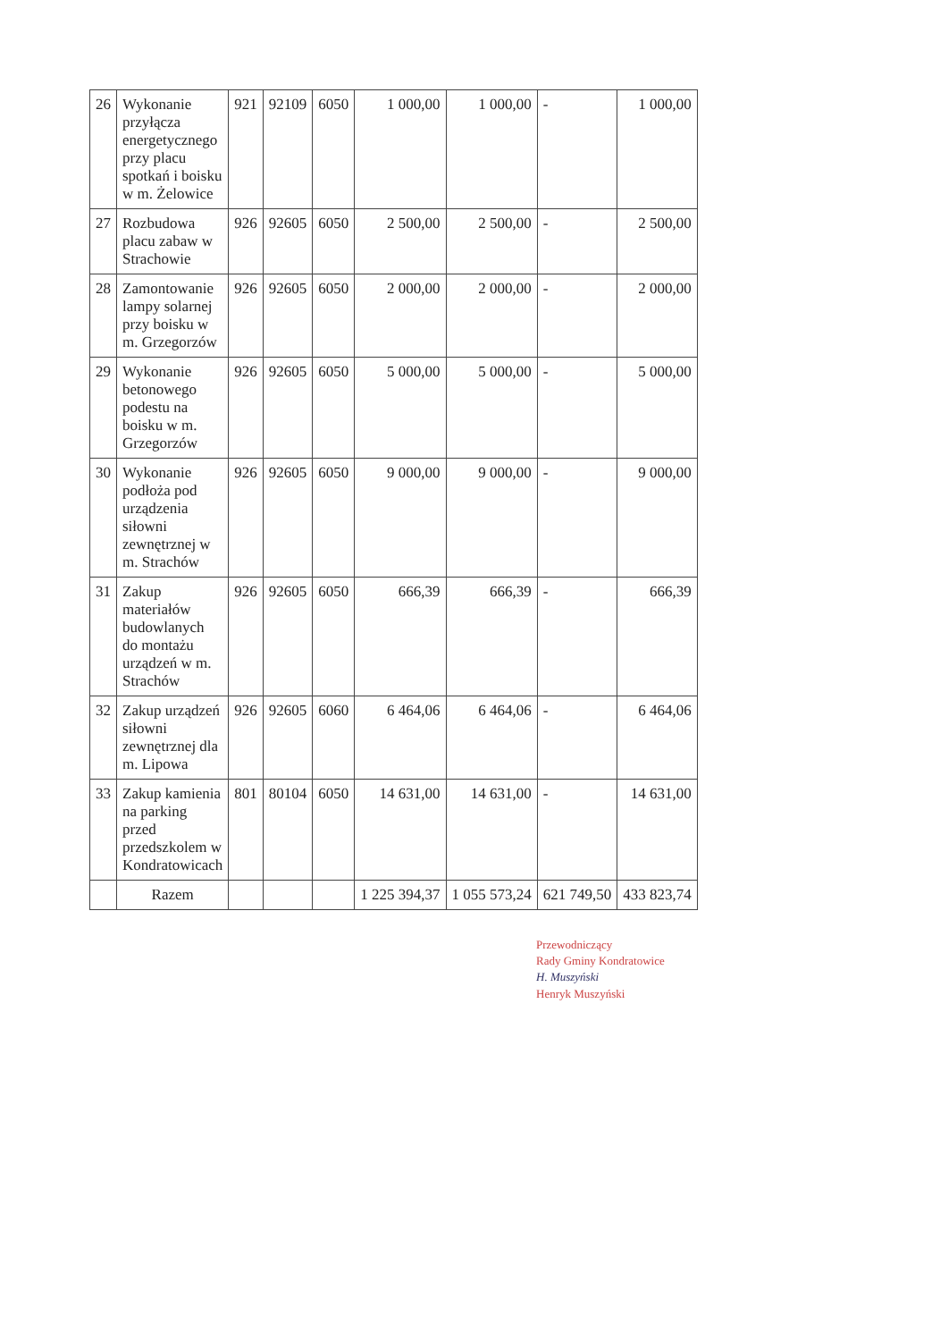| 26 | Wykonanie przyłącza energetycznego przy placu spotkań i boisku w m. Żelowice | 921 | 92109 | 6050 | 1 000,00 | 1 000,00 | - | 1 000,00 |
| 27 | Rozbudowa placu zabaw w Strachowie | 926 | 92605 | 6050 | 2 500,00 | 2 500,00 | - | 2 500,00 |
| 28 | Zamontowanie lampy solarnej przy boisku w m. Grzegorzów | 926 | 92605 | 6050 | 2 000,00 | 2 000,00 | - | 2 000,00 |
| 29 | Wykonanie betonowego podestu na boisku w m. Grzegorzów | 926 | 92605 | 6050 | 5 000,00 | 5 000,00 | - | 5 000,00 |
| 30 | Wykonanie podłoża pod urządzenia siłowni zewnętrznej w m. Strachów | 926 | 92605 | 6050 | 9 000,00 | 9 000,00 | - | 9 000,00 |
| 31 | Zakup materiałów budowlanych do montażu urządzeń w m. Strachów | 926 | 92605 | 6050 | 666,39 | 666,39 | - | 666,39 |
| 32 | Zakup urządzeń siłowni zewnętrznej dla m. Lipowa | 926 | 92605 | 6060 | 6 464,06 | 6 464,06 | - | 6 464,06 |
| 33 | Zakup kamienia na parking przed przedszkolem w Kondratowicach | 801 | 80104 | 6050 | 14 631,00 | 14 631,00 | - | 14 631,00 |
| | Razem | | | | 1 225 394,37 | 1 055 573,24 | 621 749,50 | 433 823,74 |
Przewodniczący
Rady Gminy Kondratowice
H. Muszyński
Henryk Muszyński